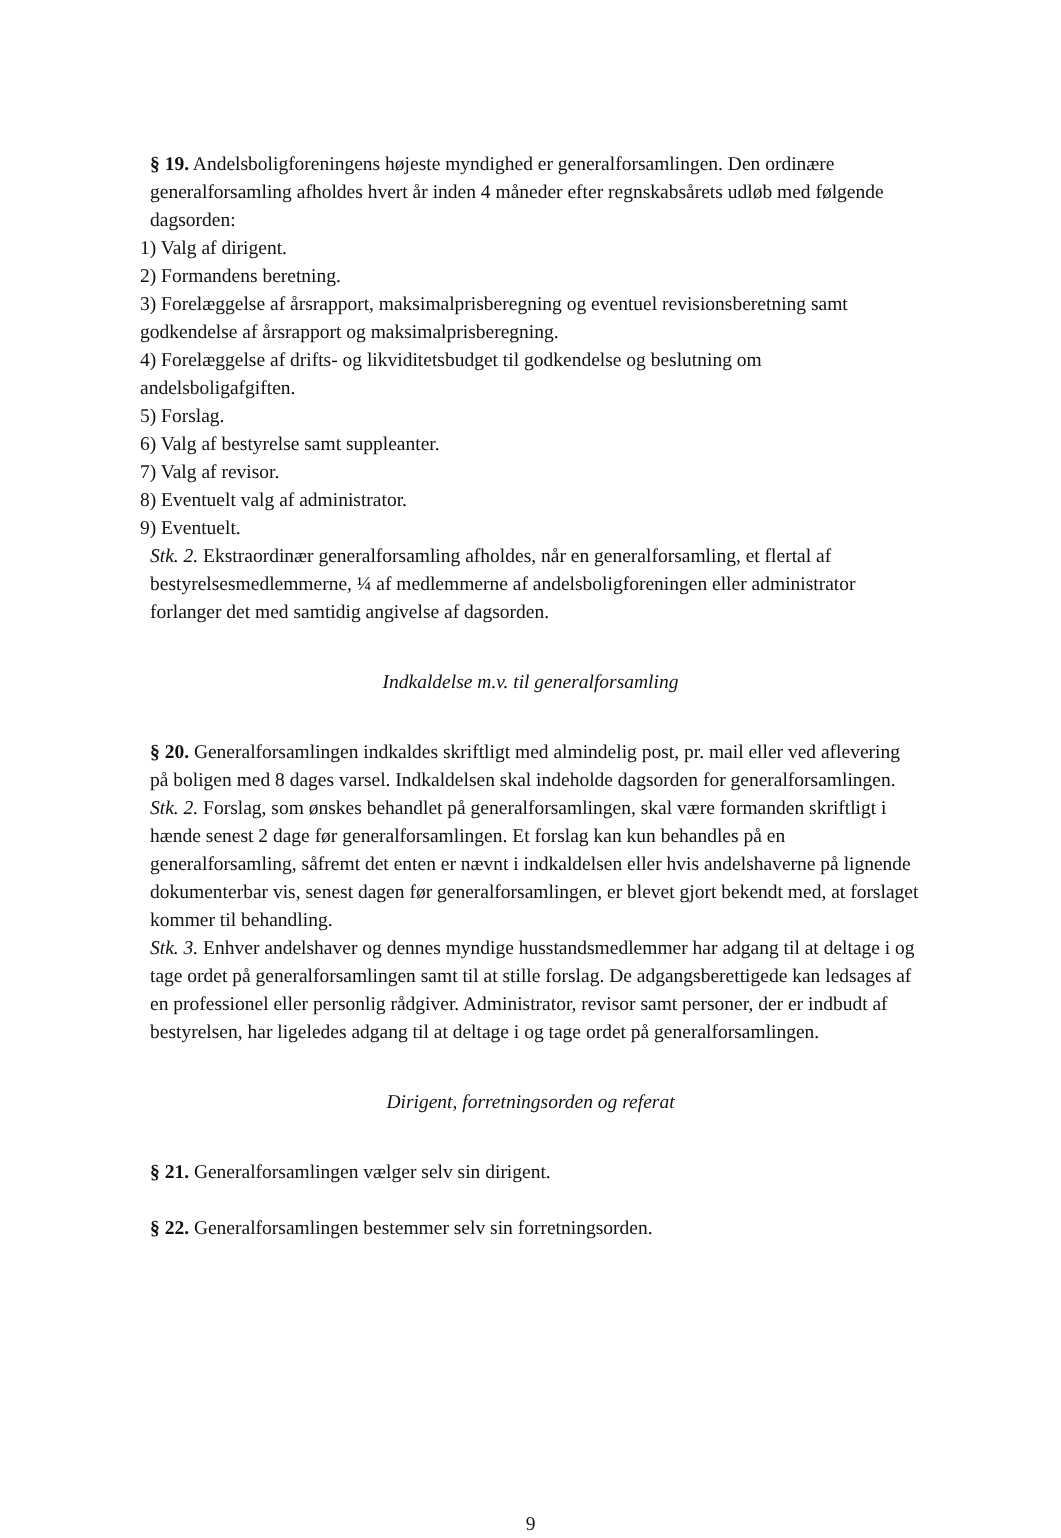§ 19. Andelsboligforeningens højeste myndighed er generalforsamlingen. Den ordinære generalforsamling afholdes hvert år inden 4 måneder efter regnskabsårets udløb med følgende dagsorden:
1) Valg af dirigent.
2) Formandens beretning.
3) Forelæggelse af årsrapport, maksimalprisberegning og eventuel revisionsberetning samt godkendelse af årsrapport og maksimalprisberegning.
4) Forelæggelse af drifts- og likviditetsbudget til godkendelse og beslutning om andelsboligafgiften.
5) Forslag.
6) Valg af bestyrelse samt suppleanter.
7) Valg af revisor.
8) Eventuelt valg af administrator.
9) Eventuelt.
Stk. 2. Ekstraordinær generalforsamling afholdes, når en generalforsamling, et flertal af bestyrelsesmedlemmerne, ¼ af medlemmerne af andelsboligforeningen eller administrator forlanger det med samtidig angivelse af dagsorden.
Indkaldelse m.v. til generalforsamling
§ 20. Generalforsamlingen indkaldes skriftligt med almindelig post, pr. mail eller ved aflevering på boligen med 8 dages varsel. Indkaldelsen skal indeholde dagsorden for generalforsamlingen.
Stk. 2. Forslag, som ønskes behandlet på generalforsamlingen, skal være formanden skriftligt i hænde senest 2 dage før generalforsamlingen. Et forslag kan kun behandles på en generalforsamling, såfremt det enten er nævnt i indkaldelsen eller hvis andelshaverne på lignende dokumenterbar vis, senest dagen før generalforsamlingen, er blevet gjort bekendt med, at forslaget kommer til behandling.
Stk. 3. Enhver andelshaver og dennes myndige husstandsmedlemmer har adgang til at deltage i og tage ordet på generalforsamlingen samt til at stille forslag. De adgangsberettigede kan ledsages af en professionel eller personlig rådgiver. Administrator, revisor samt personer, der er indbudt af bestyrelsen, har ligeledes adgang til at deltage i og tage ordet på generalforsamlingen.
Dirigent, forretningsorden og referat
§ 21. Generalforsamlingen vælger selv sin dirigent.
§ 22. Generalforsamlingen bestemmer selv sin forretningsorden.
9